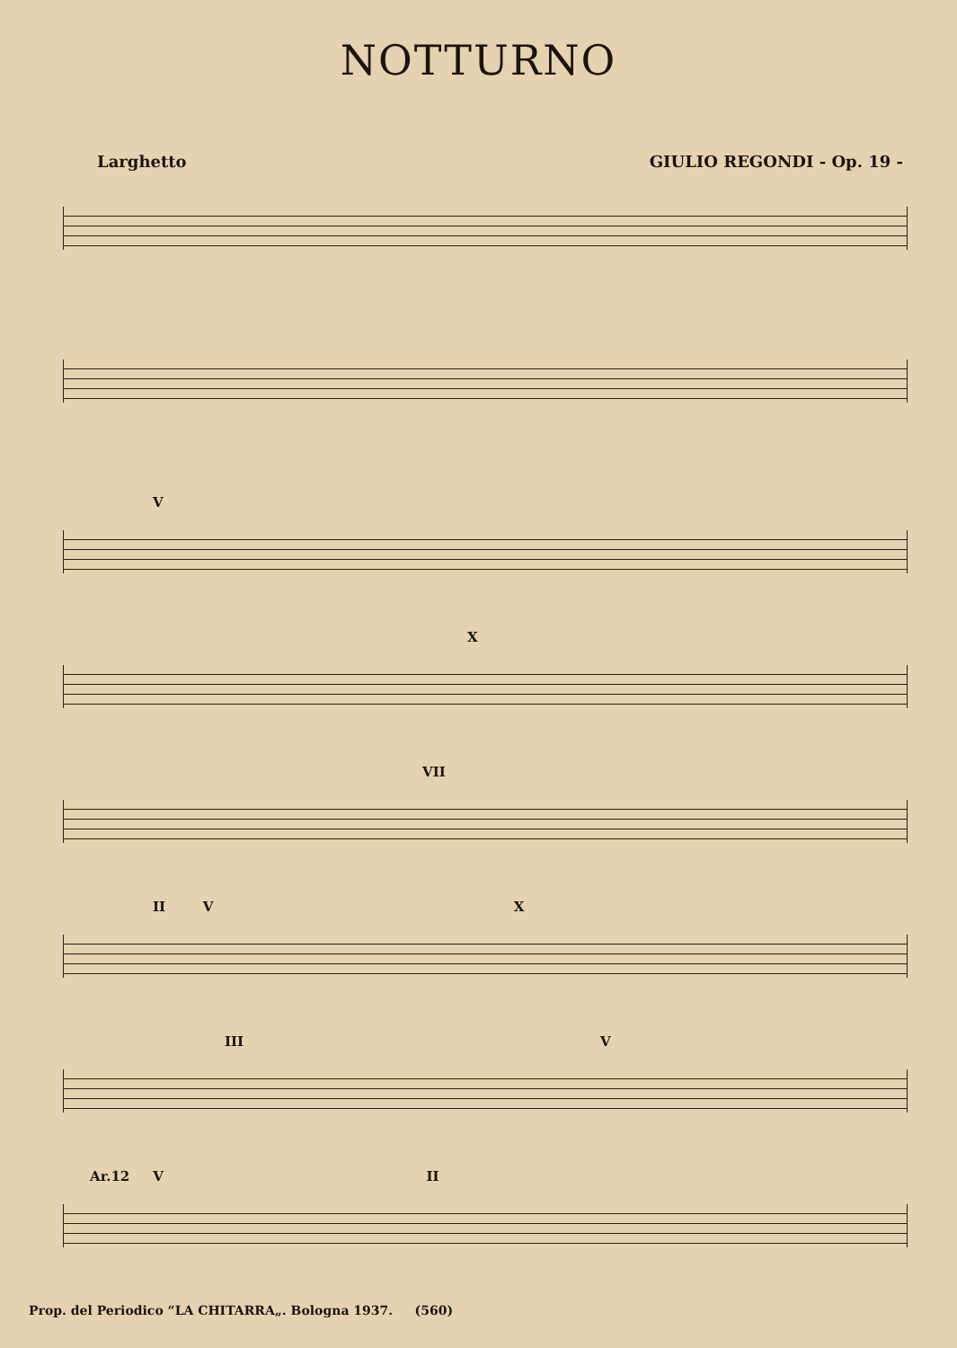NOTTURNO
Larghetto GIULIO REGONDI - Op. 19 -
V
X
VII
II V X
III V
Ar.12 V II
Prop. del Periodico “LA CHITARRA„. Bologna 1937. (560)